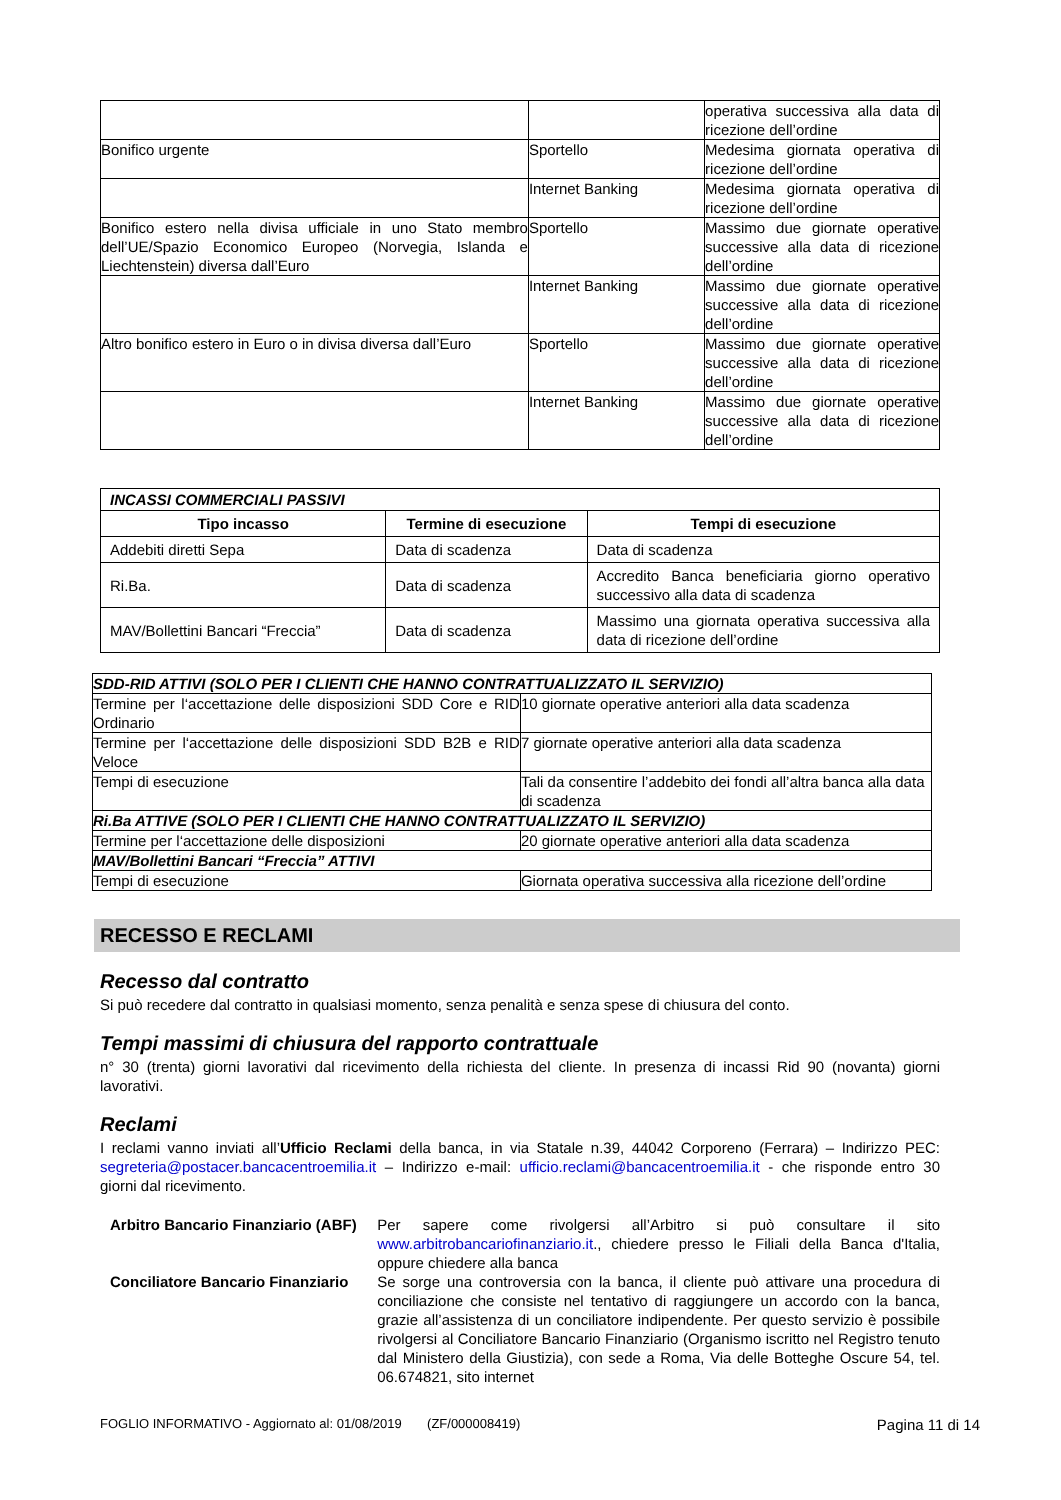| | | operativa successiva alla data di ricezione dell’ordine |
| Bonifico urgente | Sportello | Medesima giornata operativa di ricezione dell’ordine |
| | Internet Banking | Medesima giornata operativa di ricezione dell’ordine |
| Bonifico estero nella divisa ufficiale in uno Stato membro dell’UE/Spazio Economico Europeo (Norvegia, Islanda e Liechtenstein) diversa dall’Euro | Sportello | Massimo due giornate operative successive alla data di ricezione dell’ordine |
| | Internet Banking | Massimo due giornate operative successive alla data di ricezione dell’ordine |
| Altro bonifico estero in Euro o in divisa diversa dall’Euro | Sportello | Massimo due giornate operative successive alla data di ricezione dell’ordine |
| | Internet Banking | Massimo due giornate operative successive alla data di ricezione dell’ordine |
| INCASSI COMMERCIALI PASSIVI | | |
| Tipo incasso | Termine di esecuzione | Tempi di esecuzione |
| Addebiti diretti Sepa | Data di scadenza | Data di scadenza |
| Ri.Ba. | Data di scadenza | Accredito Banca beneficiaria giorno operativo successivo alla data di scadenza |
| MAV/Bollettini Bancari “Freccia” | Data di scadenza | Massimo una giornata operativa successiva alla data di ricezione dell’ordine |
| SDD-RID ATTIVI (SOLO PER I CLIENTI CHE HANNO CONTRATTUALIZZATO IL SERVIZIO) | |
| Termine per l‘accettazione delle disposizioni SDD Core e RID Ordinario | 10 giornate operative anteriori alla data scadenza |
| Termine per l‘accettazione delle disposizioni SDD B2B e RID Veloce | 7 giornate operative anteriori alla data scadenza |
| Tempi di esecuzione | Tali da consentire l’addebito dei fondi all’altra banca alla data di scadenza |
| Ri.Ba ATTIVE (SOLO PER I CLIENTI CHE HANNO CONTRATTUALIZZATO IL SERVIZIO) | |
| Termine per l‘accettazione delle disposizioni | 20 giornate operative anteriori alla data scadenza |
| MAV/Bollettini Bancari “Freccia” ATTIVI | |
| Tempi di esecuzione | Giornata operativa successiva alla ricezione dell’ordine |
RECESSO E RECLAMI
Recesso dal contratto
Si può recedere dal contratto in qualsiasi momento, senza penalità e senza spese di chiusura del conto.
Tempi massimi di chiusura del rapporto contrattuale
n° 30 (trenta) giorni lavorativi dal ricevimento della richiesta del cliente. In presenza di incassi Rid 90 (novanta) giorni lavorativi.
Reclami
I reclami vanno inviati all’Ufficio Reclami della banca, in via Statale n.39, 44042 Corporeno (Ferrara) – Indirizzo PEC: segreteria@postacer.bancacentroemilia.it – Indirizzo e-mail: ufficio.reclami@bancacentroemilia.it - che risponde entro 30 giorni dal ricevimento.
| Arbitro Bancario Finanziario (ABF) | Per sapere come rivolgersi all’Arbitro si può consultare il sito www.arbitrobancariofinanziario.it ., chiedere presso le Filiali della Banca d'Italia, oppure chiedere alla banca |
| Conciliatore Bancario Finanziario | Se sorge una controversia con la banca, il cliente può attivare una procedura di conciliazione che consiste nel tentativo di raggiungere un accordo con la banca, grazie all’assistenza di un conciliatore indipendente. Per questo servizio è possibile rivolgersi al Conciliatore Bancario Finanziario (Organismo iscritto nel Registro tenuto dal Ministero della Giustizia), con sede a Roma, Via delle Botteghe Oscure 54, tel. 06.674821, sito internet |
FOGLIO INFORMATIVO - Aggiornato al: 01/08/2019 (ZF/000008419) Pagina 11 di 14